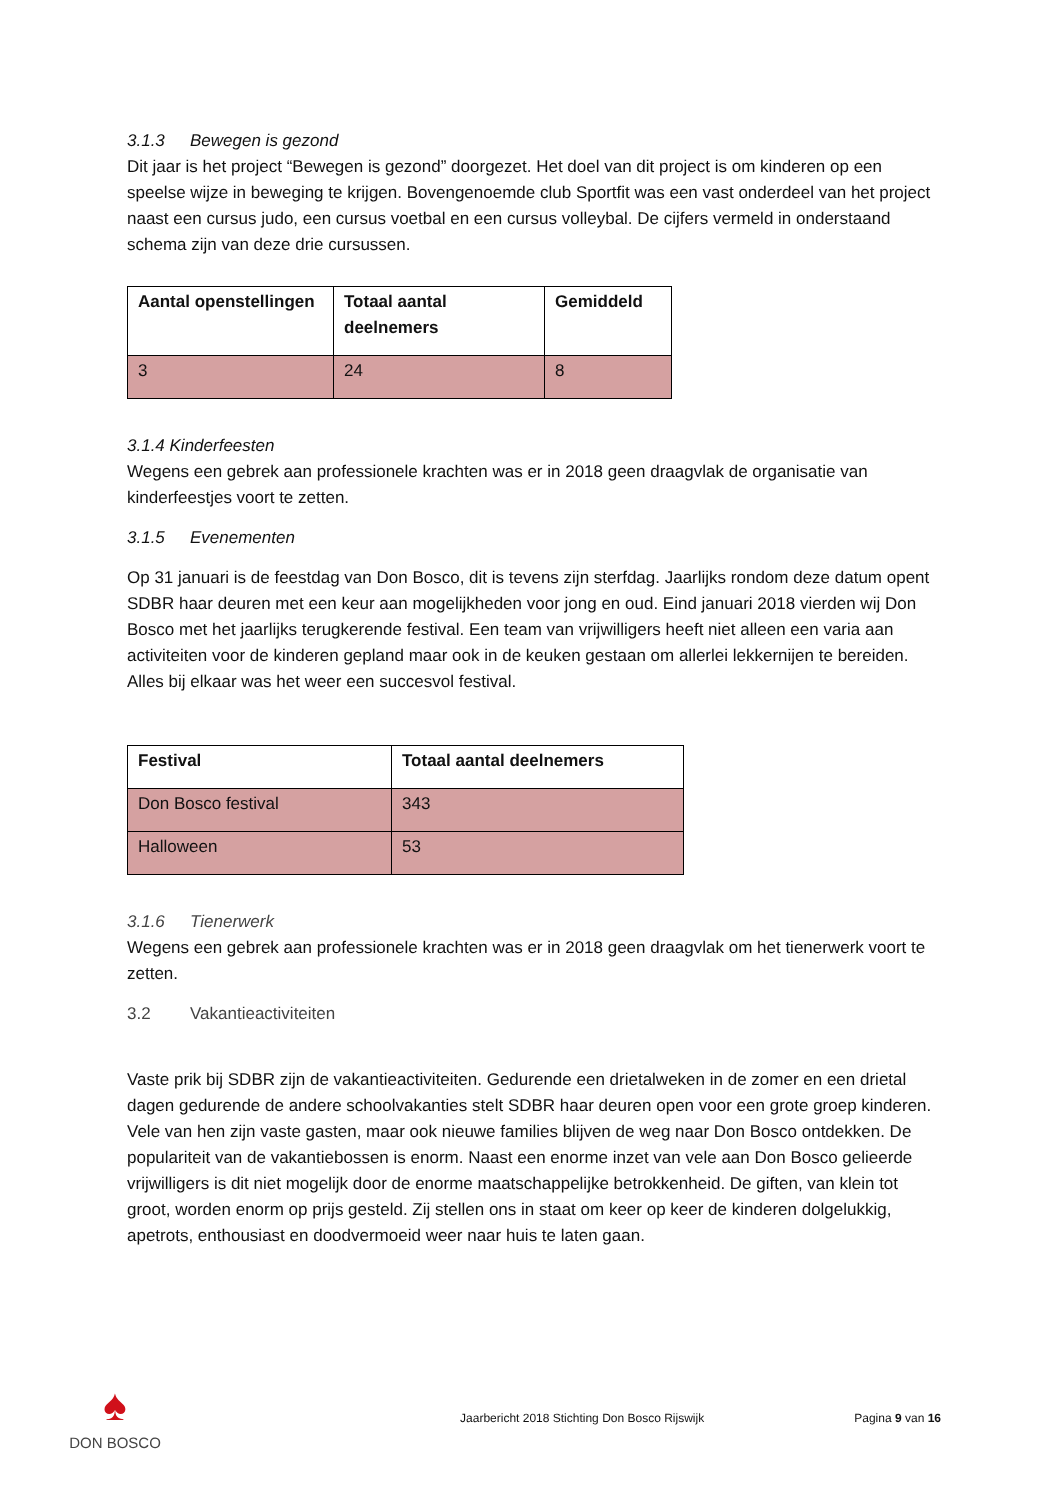3.1.3 Bewegen is gezond
Dit jaar is het project “Bewegen is gezond” doorgezet. Het doel van dit project is om kinderen op een speelse wijze in beweging te krijgen. Bovengenoemde club Sportfit was een vast onderdeel van het project naast een cursus judo, een cursus voetbal en een cursus volleybal. De cijfers vermeld in onderstaand schema zijn van deze drie cursussen.
| Aantal openstellingen | Totaal aantal deelnemers | Gemiddeld |
| --- | --- | --- |
| 3 | 24 | 8 |
3.1.4 Kinderfeesten
Wegens een gebrek aan professionele krachten was er in 2018 geen draagvlak de organisatie van kinderfeestjes voort te zetten.
3.1.5 Evenementen
Op 31 januari is de feestdag van Don Bosco, dit is tevens zijn sterfdag. Jaarlijks rondom deze datum opent SDBR haar deuren met een keur aan mogelijkheden voor jong en oud. Eind januari 2018 vierden wij Don Bosco met het jaarlijks terugkerende festival. Een team van vrijwilligers heeft niet alleen een varia aan activiteiten voor de kinderen gepland maar ook in de keuken gestaan om allerlei lekkernijen te bereiden. Alles bij elkaar was het weer een succesvol festival.
| Festival | Totaal aantal deelnemers |
| --- | --- |
| Don Bosco festival | 343 |
| Halloween | 53 |
3.1.6 Tienerwerk
Wegens een gebrek aan professionele krachten was er in 2018 geen draagvlak om het tienerwerk voort te zetten.
3.2 Vakantieactiviteiten
Vaste prik bij SDBR zijn de vakantieactiviteiten. Gedurende een drietalweken in de zomer en een drietal dagen gedurende de andere schoolvakanties stelt SDBR haar deuren open voor een grote groep kinderen. Vele van hen zijn vaste gasten, maar ook nieuwe families blijven de weg naar Don Bosco ontdekken. De populariteit van de vakantiebossen is enorm. Naast een enorme inzet van vele aan Don Bosco gelieerde vrijwilligers is dit niet mogelijk door de enorme maatschappelijke betrokkenheid. De giften, van klein tot groot, worden enorm op prijs gesteld. Zij stellen ons in staat om keer op keer de kinderen dolgelukkig, apetrots, enthousiast en doodvermoeid weer naar huis te laten gaan.
♠
DON BOSCO
Jaarbericht 2018 Stichting Don Bosco Rijswijk
Pagina 9 van 16